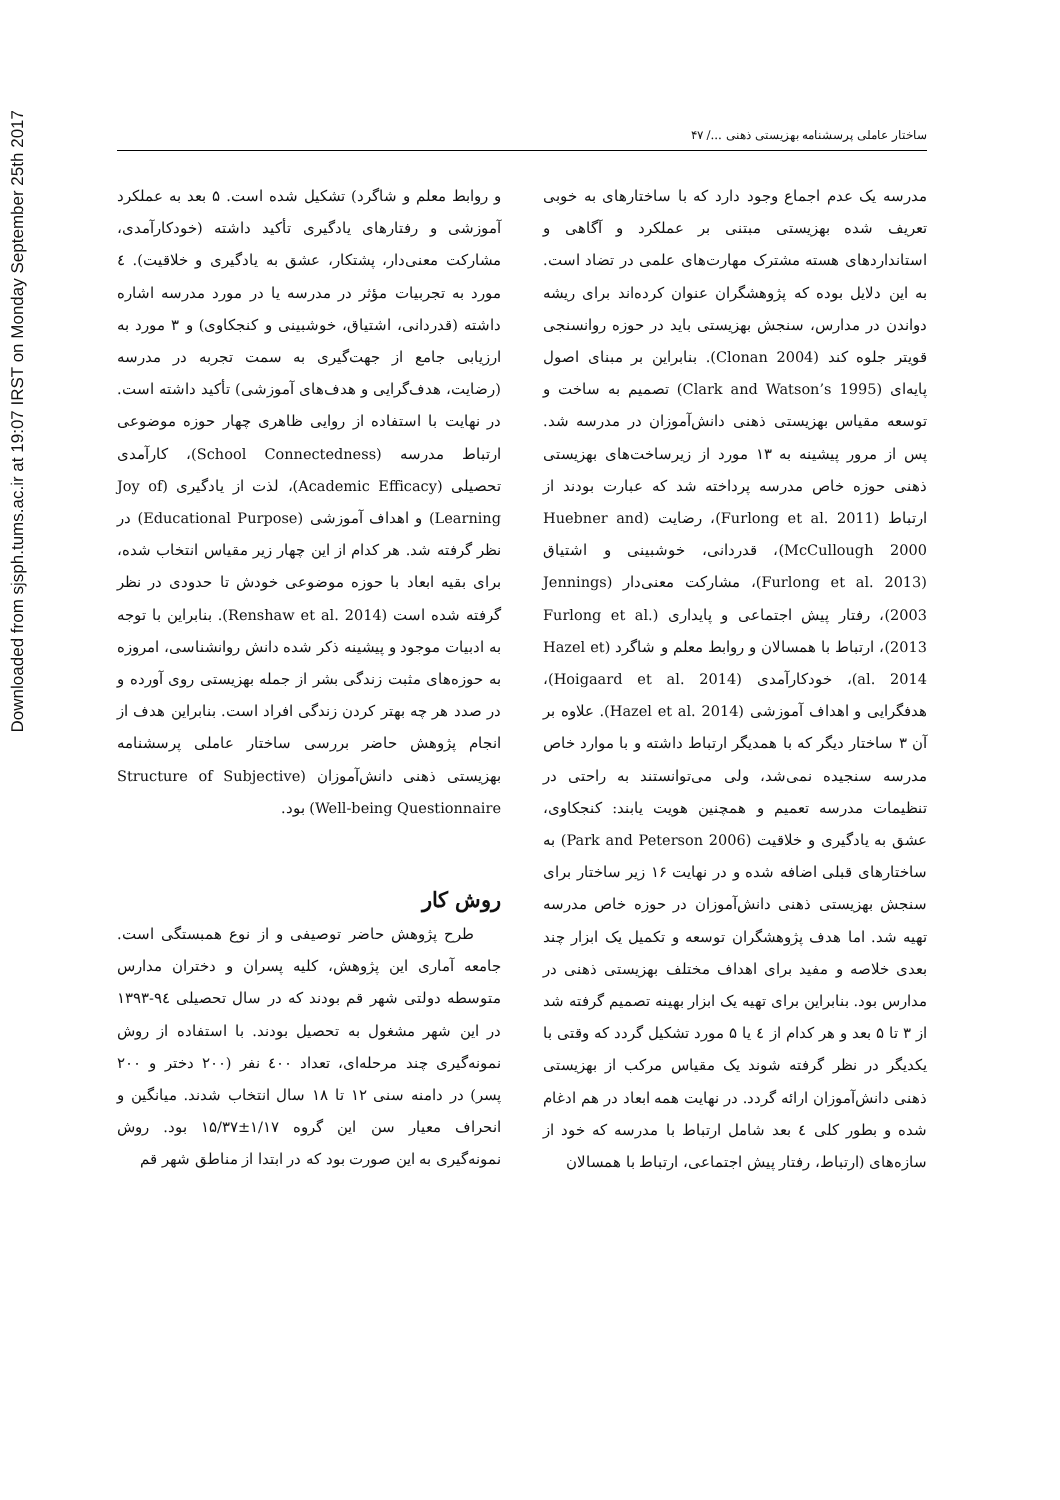Downloaded from sjsph.tums.ac.ir at 19:07 IRST on Monday September 25th 2017
ساختار عاملی پرسشنامه بهزیستی ذهنی .../ ۴۷
مدرسه یک عدم اجماع وجود دارد که با ساختارهای به خوبی تعریف شده بهزیستی مبتنی بر عملکرد و آگاهی و استانداردهای هسته مشترک مهارت‌های علمی در تضاد است. به این دلایل بوده که پژوهشگران عنوان کرده‌اند برای ریشه دواندن در مدارس، سنجش بهزیستی باید در حوزه روانسنجی قویتر جلوه کند (Clonan 2004). بنابراین بر مبنای اصول پایه‌ای (Clark and Watson’s 1995) تصمیم به ساخت و توسعه مقیاس بهزیستی ذهنی دانش‌آموزان در مدرسه شد. پس از مرور پیشینه به ۱۳ مورد از زیرساخت‌های بهزیستی ذهنی حوزه خاص مدرسه پرداخته شد که عبارت بودند از ارتباط (Furlong et al. 2011)، رضایت (Huebner and McCullough 2000)، قدردانی، خوشبینی و اشتیاق (Furlong et al. 2013)، مشارکت معنی‌دار (Jennings 2003)، رفتار پیش اجتماعی و پایداری (Furlong et al. 2013)، ارتباط با همسالان و روابط معلم و شاگرد (Hazel et al. 2014)، خودکارآمدی (Hoigaard et al. 2014)، هدفگرایی و اهداف آموزشی (Hazel et al. 2014). علاوه بر آن ۳ ساختار دیگر که با همدیگر ارتباط داشته و با موارد خاص مدرسه سنجیده نمی‌شد، ولی می‌توانستند به راحتی در تنظیمات مدرسه تعمیم و همچنین هویت یابند: کنجکاوی، عشق به یادگیری و خلاقیت (Park and Peterson 2006) به ساختارهای قبلی اضافه شده و در نهایت ۱۶ زیر ساختار برای سنجش بهزیستی ذهنی دانش‌آموزان در حوزه خاص مدرسه تهیه شد. اما هدف پژوهشگران توسعه و تکمیل یک ابزار چند بعدی خلاصه و مفید برای اهداف مختلف بهزیستی ذهنی در مدارس بود. بنابراین برای تهیه یک ابزار بهینه تصمیم گرفته شد از ۳ تا ۵ بعد و هر کدام از ٤ یا ۵ مورد تشکیل گردد که وقتی با یکدیگر در نظر گرفته شوند یک مقیاس مرکب از بهزیستی ذهنی دانش‌آموزان ارائه گردد. در نهایت همه ابعاد در هم ادغام شده و بطور کلی ٤ بعد شامل ارتباط با مدرسه که خود از سازه‌های (ارتباط، رفتار پیش اجتماعی، ارتباط با همسالان
و روابط معلم و شاگرد) تشکیل شده است. ۵ بعد به عملکرد آموزشی و رفتارهای یادگیری تأکید داشته (خودکارآمدی، مشارکت معنی‌دار، پشتکار، عشق به یادگیری و خلاقیت). ٤ مورد به تجربیات مؤثر در مدرسه یا در مورد مدرسه اشاره داشته (قدردانی، اشتیاق، خوشبینی و کنجکاوی) و ۳ مورد به ارزیابی جامع از جهت‌گیری به سمت تجربه در مدرسه (رضایت، هدف‌گرایی و هدف‌های آموزشی) تأکید داشته است. در نهایت با استفاده از روایی ظاهری چهار حوزه موضوعی ارتباط مدرسه (School Connectedness)، کارآمدی تحصیلی (Academic Efficacy)، لذت از یادگیری (Joy of Learning) و اهداف آموزشی (Educational Purpose) در نظر گرفته شد. هر کدام از این چهار زیر مقیاس انتخاب شده، برای بقیه ابعاد با حوزه موضوعی خودش تا حدودی در نظر گرفته شده است (Renshaw et al. 2014). بنابراین با توجه به ادبیات موجود و پیشینه ذکر شده دانش روانشناسی، امروزه به حوزه‌های مثبت زندگی بشر از جمله بهزیستی روی آورده و در صدد هر چه بهتر کردن زندگی افراد است. بنابراین هدف از انجام پژوهش حاضر بررسی ساختار عاملی پرسشنامه بهزیستی ذهنی دانش‌آموزان (Structure of Subjective Well-being Questionnaire) بود.
روش کار
طرح پژوهش حاضر توصیفی و از نوع همبستگی است. جامعه آماری این پژوهش، کلیه پسران و دختران مدارس متوسطه دولتی شهر قم بودند که در سال تحصیلی ۹٤-۱۳۹۳ در این شهر مشغول به تحصیل بودند. با استفاده از روش نمونه‌گیری چند مرحله‌ای، تعداد ٤۰۰ نفر (۲۰۰ دختر و ۲۰۰ پسر) در دامنه سنی ۱۲ تا ۱۸ سال انتخاب شدند. میانگین و انحراف معیار سن این گروه ۱/۱۷±۱۵/۳۷ بود. روش نمونه‌گیری به این صورت بود که در ابتدا از مناطق شهر قم